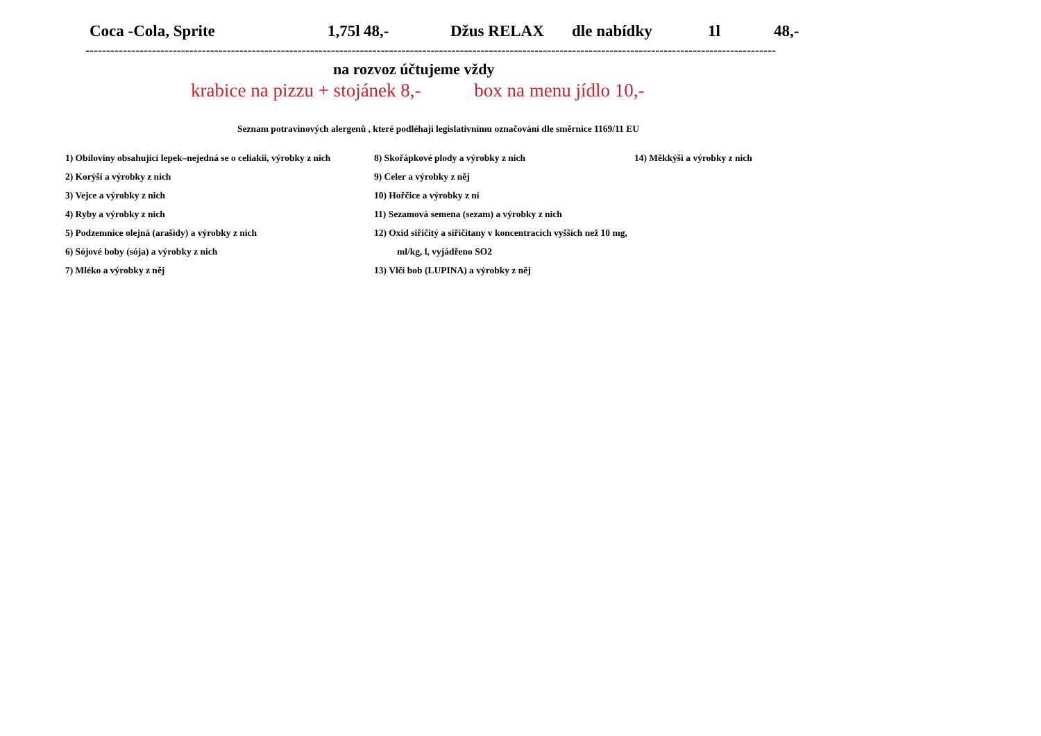Coca -Cola, Sprite 1,75l 48,- Džus RELAX dle nabídky 1l 48,-
----------------------------------------------------------------------------------------------------------------------------------------------------------------------
na rozvoz účtujeme vždy
krabice na pizzu + stojánek 8,- box na menu jídlo 10,-
Seznam potravinových alergenů , které podléhají legislativnímu označování dle směrnice 1169/11 EU
| 1) Obiloviny obsahující lepek–nejedná se o celiakii, výrobky z nich | 8) Skořápkové plody a výrobky z nich | 14) Měkkýši a výrobky z nich |
| 2) Korýši a výrobky z nich | 9) Celer a výrobky z něj | |
| 3) Vejce a výrobky z nich | 10) Hořčice a výrobky z ní | |
| 4) Ryby a výrobky z nich | 11) Sezamová semena (sezam) a výrobky z nich | |
| 5) Podzemnice olejná (arašídy) a výrobky z nich | 12) Oxid siřičitý a siřičitany v koncentracích vyšších než 10 mg, | |
| 6) Sójové boby (sója) a výrobky z nich | ml/kg, l, vyjádřeno SO2 | |
| 7) Mléko a výrobky z něj | 13) Vlčí bob (LUPINA) a výrobky z něj | |